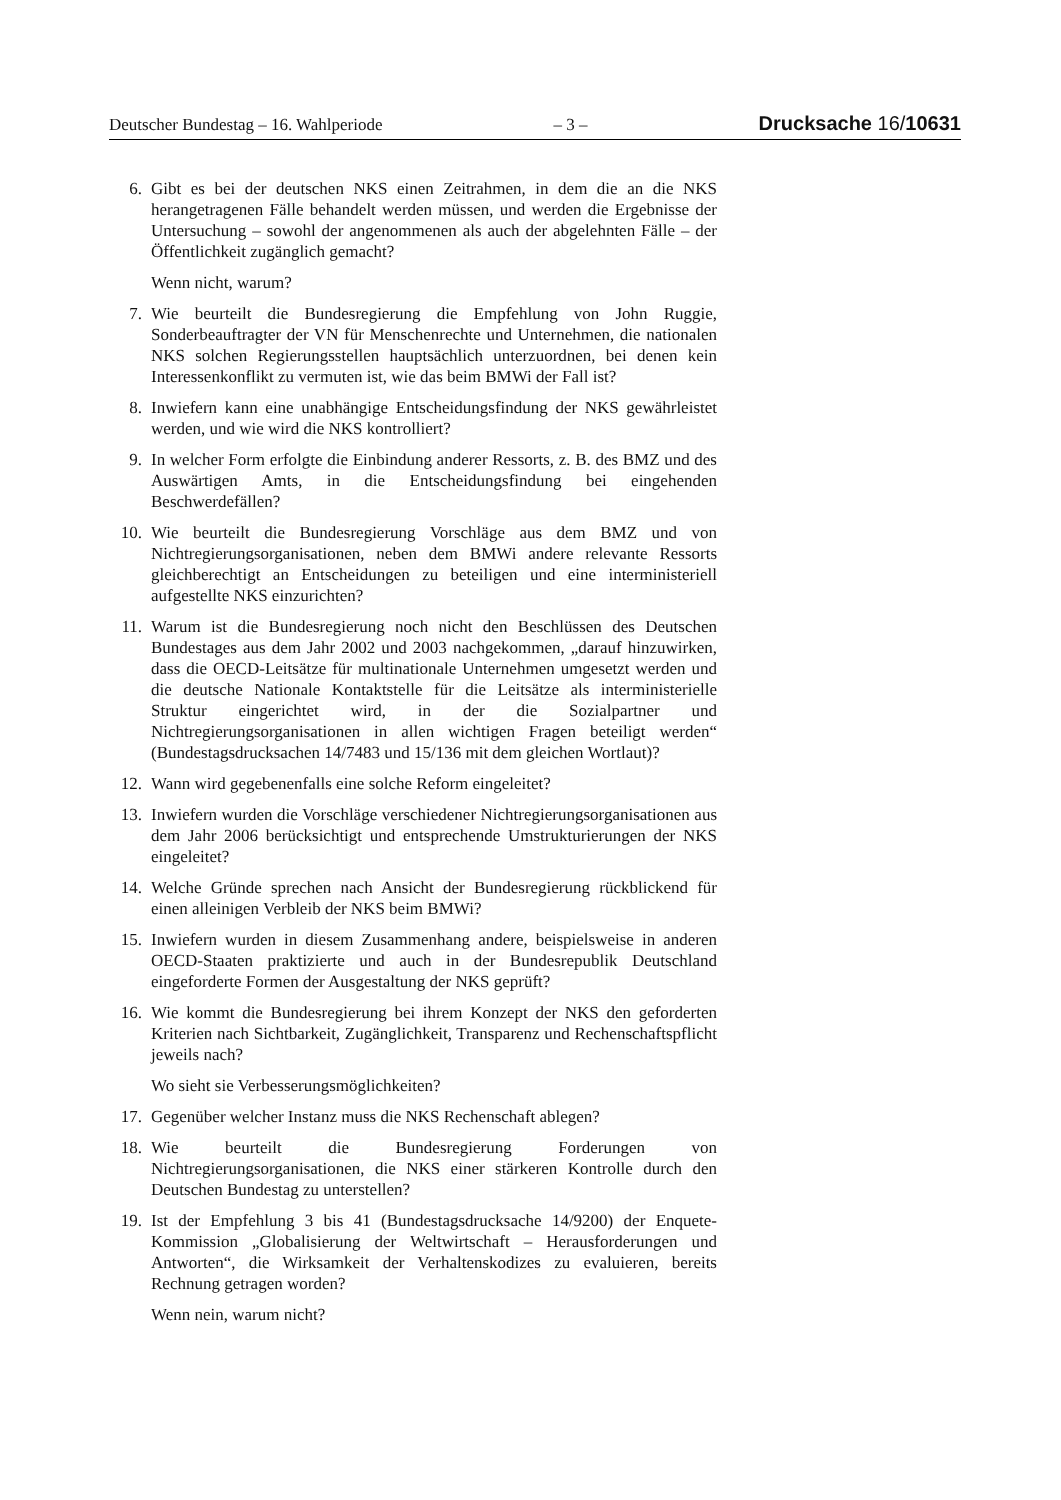Deutscher Bundestag – 16. Wahlperiode – 3 – Drucksache 16/10631
6. Gibt es bei der deutschen NKS einen Zeitrahmen, in dem die an die NKS herangetragenen Fälle behandelt werden müssen, und werden die Ergebnisse der Untersuchung – sowohl der angenommenen als auch der abgelehnten Fälle – der Öffentlichkeit zugänglich gemacht?
Wenn nicht, warum?
7. Wie beurteilt die Bundesregierung die Empfehlung von John Ruggie, Sonderbeauftragter der VN für Menschenrechte und Unternehmen, die nationalen NKS solchen Regierungsstellen hauptsächlich unterzuordnen, bei denen kein Interessenkonflikt zu vermuten ist, wie das beim BMWi der Fall ist?
8. Inwiefern kann eine unabhängige Entscheidungsfindung der NKS gewährleistet werden, und wie wird die NKS kontrolliert?
9. In welcher Form erfolgte die Einbindung anderer Ressorts, z. B. des BMZ und des Auswärtigen Amts, in die Entscheidungsfindung bei eingehenden Beschwerdefällen?
10. Wie beurteilt die Bundesregierung Vorschläge aus dem BMZ und von Nichtregierungsorganisationen, neben dem BMWi andere relevante Ressorts gleichberechtigt an Entscheidungen zu beteiligen und eine interministeriell aufgestellte NKS einzurichten?
11. Warum ist die Bundesregierung noch nicht den Beschlüssen des Deutschen Bundestages aus dem Jahr 2002 und 2003 nachgekommen, „darauf hinzuwirken, dass die OECD-Leitsätze für multinationale Unternehmen umgesetzt werden und die deutsche Nationale Kontaktstelle für die Leitsätze als interministerielle Struktur eingerichtet wird, in der die Sozialpartner und Nichtregierungsorganisationen in allen wichtigen Fragen beteiligt werden“ (Bundestagsdrucksachen 14/7483 und 15/136 mit dem gleichen Wortlaut)?
12. Wann wird gegebenenfalls eine solche Reform eingeleitet?
13. Inwiefern wurden die Vorschläge verschiedener Nichtregierungsorganisationen aus dem Jahr 2006 berücksichtigt und entsprechende Umstrukturierungen der NKS eingeleitet?
14. Welche Gründe sprechen nach Ansicht der Bundesregierung rückblickend für einen alleinigen Verbleib der NKS beim BMWi?
15. Inwiefern wurden in diesem Zusammenhang andere, beispielsweise in anderen OECD-Staaten praktizierte und auch in der Bundesrepublik Deutschland eingeforderte Formen der Ausgestaltung der NKS geprüft?
16. Wie kommt die Bundesregierung bei ihrem Konzept der NKS den geforderten Kriterien nach Sichtbarkeit, Zugänglichkeit, Transparenz und Rechenschaftspflicht jeweils nach?
Wo sieht sie Verbesserungsmöglichkeiten?
17. Gegenüber welcher Instanz muss die NKS Rechenschaft ablegen?
18. Wie beurteilt die Bundesregierung Forderungen von Nichtregierungsorganisationen, die NKS einer stärkeren Kontrolle durch den Deutschen Bundestag zu unterstellen?
19. Ist der Empfehlung 3 bis 41 (Bundestagsdrucksache 14/9200) der Enquete-Kommission „Globalisierung der Weltwirtschaft – Herausforderungen und Antworten“, die Wirksamkeit der Verhaltenskodizes zu evaluieren, bereits Rechnung getragen worden?
Wenn nein, warum nicht?